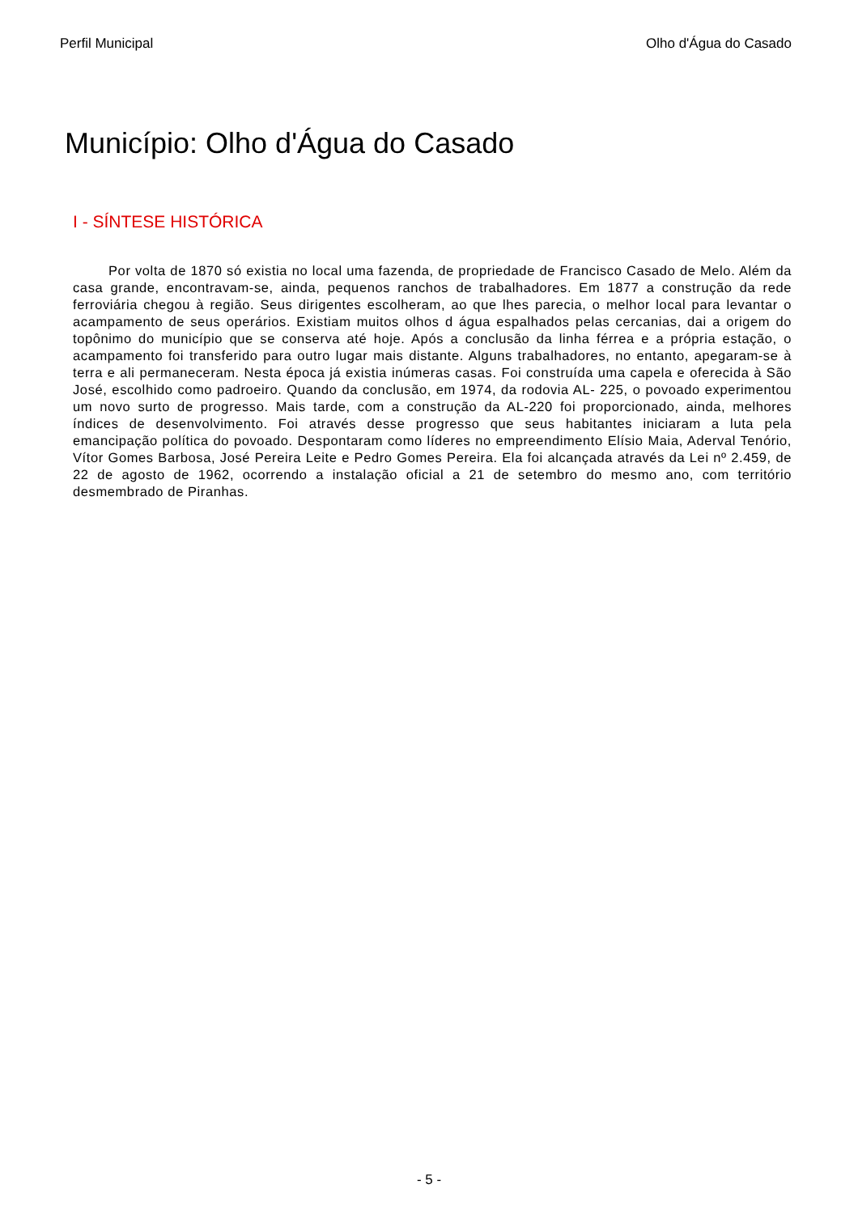Perfil Municipal Olho d'Água do Casado
Município: Olho d'Água do Casado
I - SÍNTESE HISTÓRICA
Por volta de 1870 só existia no local uma fazenda, de propriedade de Francisco Casado de Melo. Além da casa grande, encontravam-se, ainda, pequenos ranchos de trabalhadores. Em 1877 a construção da rede ferroviária chegou à região. Seus dirigentes escolheram, ao que lhes parecia, o melhor local para levantar o acampamento de seus operários. Existiam muitos olhos d água espalhados pelas cercanias, dai a origem do topônimo do município que se conserva até hoje. Após a conclusão da linha férrea e a própria estação, o acampamento foi transferido para outro lugar mais distante. Alguns trabalhadores, no entanto, apegaram-se à terra e ali permaneceram. Nesta época já existia inúmeras casas. Foi construída uma capela e oferecida à São José, escolhido como padroeiro. Quando da conclusão, em 1974, da rodovia AL- 225, o povoado experimentou um novo surto de progresso. Mais tarde, com a construção da AL-220 foi proporcionado, ainda, melhores índices de desenvolvimento. Foi através desse progresso que seus habitantes iniciaram a luta pela emancipação política do povoado. Despontaram como líderes no empreendimento Elísio Maia, Aderval Tenório, Vítor Gomes Barbosa, José Pereira Leite e Pedro Gomes Pereira. Ela foi alcançada através da Lei nº 2.459, de 22 de agosto de 1962, ocorrendo a instalação oficial a 21 de setembro do mesmo ano, com território desmembrado de Piranhas.
- 5 -